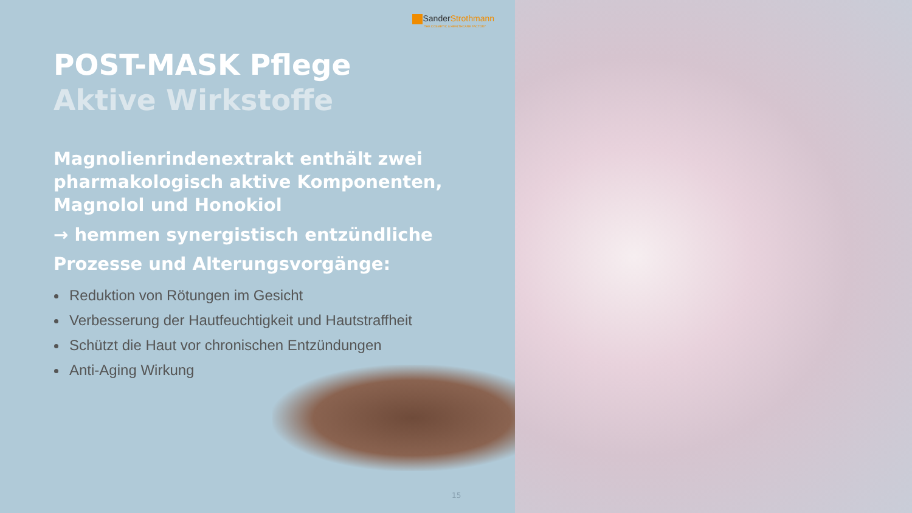SanderStrothmann
THE COSMETIC & HEALTHCARE FACTORY
POST-MASK Pflege
Aktive Wirkstoffe
Magnolienrindenextrakt enthält zwei pharmakologisch aktive Komponenten, Magnolol und Honokiol
→ hemmen synergistisch entzündliche Prozesse und Alterungsvorgänge:
Reduktion von Rötungen im Gesicht
Verbesserung der Hautfeuchtigkeit und Hautstraffheit
Schützt die Haut vor chronischen Entzündungen
Anti-Aging Wirkung
15